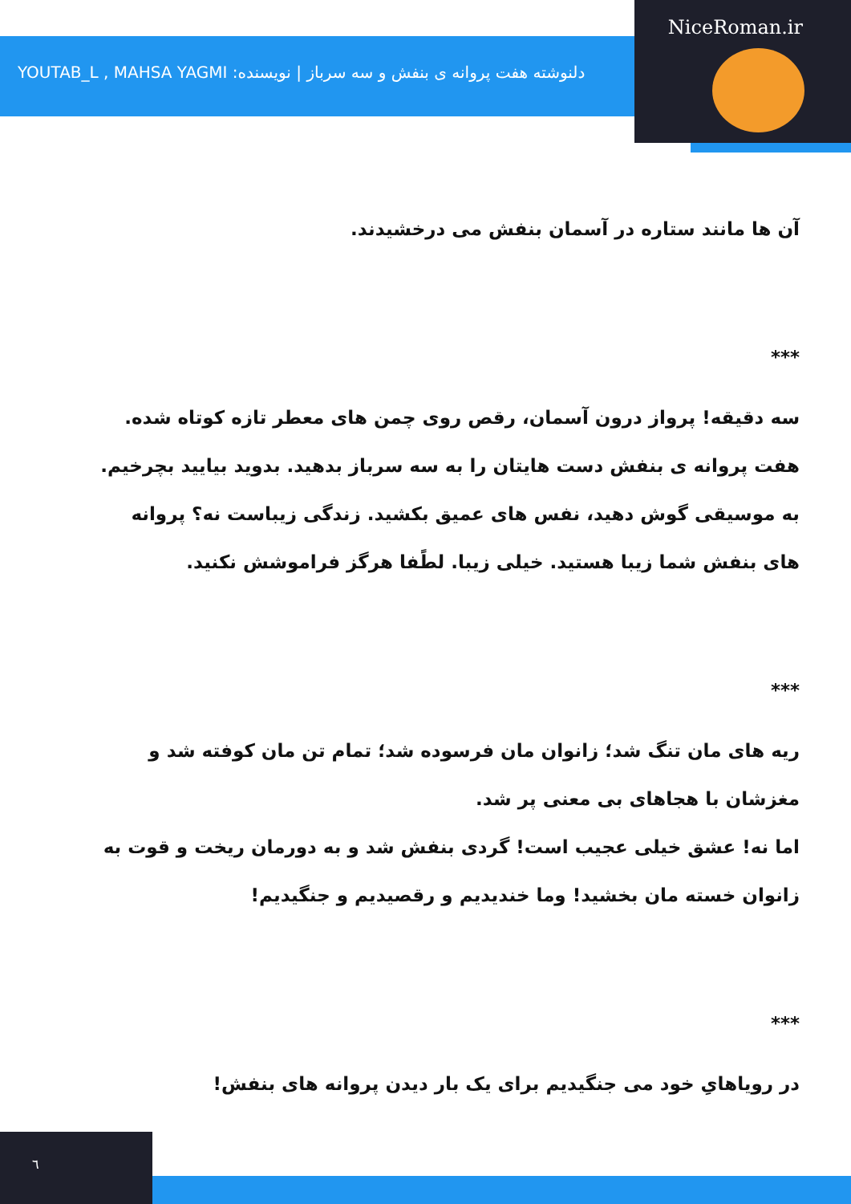NiceRoman.ir
دلنوشته هفت پروانه ی بنفش و سه سرباز | نویسنده: YOUTAB_L , MAHSA YAGMI
آن ها مانند ستاره در آسمان بنفش می درخشیدند.
***
سه دقیقه! پرواز درون آسمان، رقص روی چمن های معطر تازه کوتاه شده. هفت پروانه ی بنفش دست هایتان را به سه سرباز بدهید. بدوید بیایید بچرخیم. به موسیقی گوش دهید، نفس های عمیق بکشید. زندگی زیباست نه؟ پروانه های بنفش شما زیبا هستید. خیلی زیبا. لطًفا هرگز فراموشش نکنید.
***
ریه های مان تنگ شد؛ زانوان مان فرسوده شد؛ تمام تن مان کوفته شد و مغزشان با هجاهای بی معنی پر شد.
اما نه! عشق خیلی عجیب است! گردی بنفش شد و به دورمان ریخت و قوت به زانوان خسته مان بخشید! وما خندیدیم و رقصیدیم و جنگیدیم!
***
در رویاهایِ خود می جنگیدیم برای یک بار دیدن پروانه های بنفش!
٦